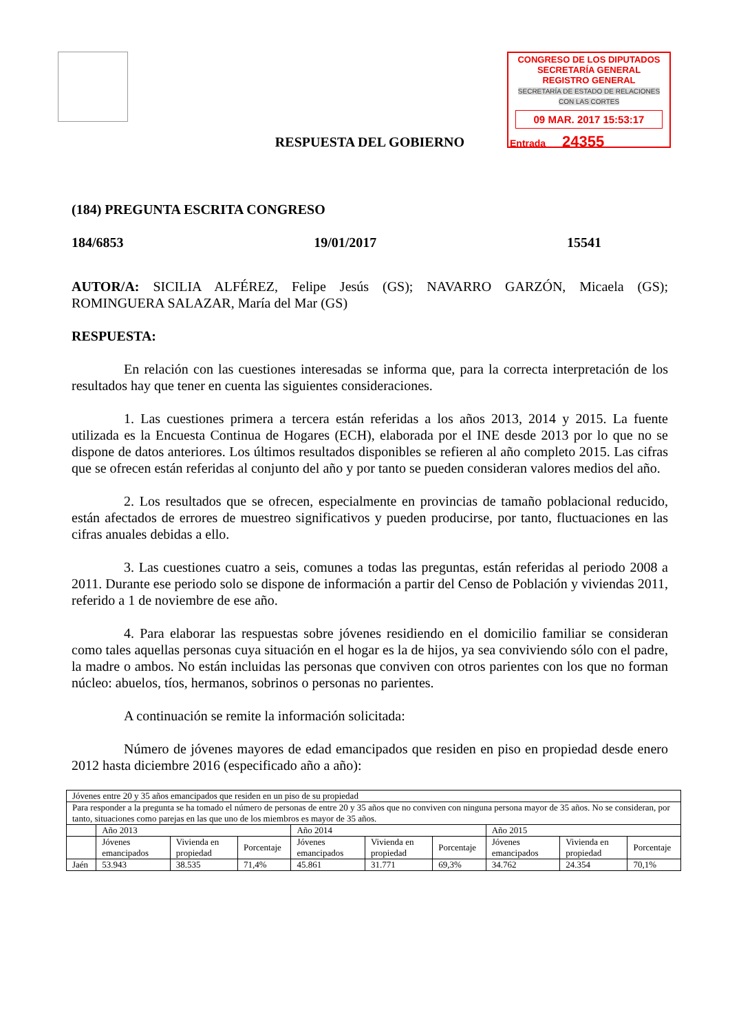CONGRESO DE LOS DIPUTADOS
SECRETARÍA GENERAL
REGISTRO GENERAL
SECRETARÍA DE ESTADO DE RELACIONES CON LAS CORTES
09 MAR. 2017 15:53:17
Entrada 24355
RESPUESTA DEL GOBIERNO
(184) PREGUNTA ESCRITA CONGRESO
184/6853 19/01/2017 15541
AUTOR/A: SICILIA ALFÉREZ, Felipe Jesús (GS); NAVARRO GARZÓN, Micaela (GS); ROMINGUERA SALAZAR, María del Mar (GS)
RESPUESTA:
En relación con las cuestiones interesadas se informa que, para la correcta interpretación de los resultados hay que tener en cuenta las siguientes consideraciones.
1. Las cuestiones primera a tercera están referidas a los años 2013, 2014 y 2015. La fuente utilizada es la Encuesta Continua de Hogares (ECH), elaborada por el INE desde 2013 por lo que no se dispone de datos anteriores. Los últimos resultados disponibles se refieren al año completo 2015. Las cifras que se ofrecen están referidas al conjunto del año y por tanto se pueden consideran valores medios del año.
2. Los resultados que se ofrecen, especialmente en provincias de tamaño poblacional reducido, están afectados de errores de muestreo significativos y pueden producirse, por tanto, fluctuaciones en las cifras anuales debidas a ello.
3. Las cuestiones cuatro a seis, comunes a todas las preguntas, están referidas al periodo 2008 a 2011. Durante ese periodo solo se dispone de información a partir del Censo de Población y viviendas 2011, referido a 1 de noviembre de ese año.
4. Para elaborar las respuestas sobre jóvenes residiendo en el domicilio familiar se consideran como tales aquellas personas cuya situación en el hogar es la de hijos, ya sea conviviendo sólo con el padre, la madre o ambos. No están incluidas las personas que conviven con otros parientes con los que no forman núcleo: abuelos, tíos, hermanos, sobrinos o personas no parientes.
A continuación se remite la información solicitada:
Número de jóvenes mayores de edad emancipados que residen en piso en propiedad desde enero 2012 hasta diciembre 2016 (especificado año a año):
| Jóvenes entre 20 y 35 años emancipados que residen en un piso de su propiedad | | | | | | | | | |
| Para responder a la pregunta se ha tomado el número de personas de entre 20 y 35 años que no conviven con ninguna persona mayor de 35 años. No se consideran, por tanto, situaciones como parejas en las que uno de los miembros es mayor de 35 años. | | | | | | | | | |
| | Año 2013 | | | Año 2014 | | | Año 2015 | | |
| | Jóvenes emancipados | Vivienda en propiedad | Porcentaje | Jóvenes emancipados | Vivienda en propiedad | Porcentaje | Jóvenes emancipados | Vivienda en propiedad | Porcentaje |
| Jaén | 53.943 | 38.535 | 71,4% | 45.861 | 31.771 | 69,3% | 34.762 | 24.354 | 70,1% |